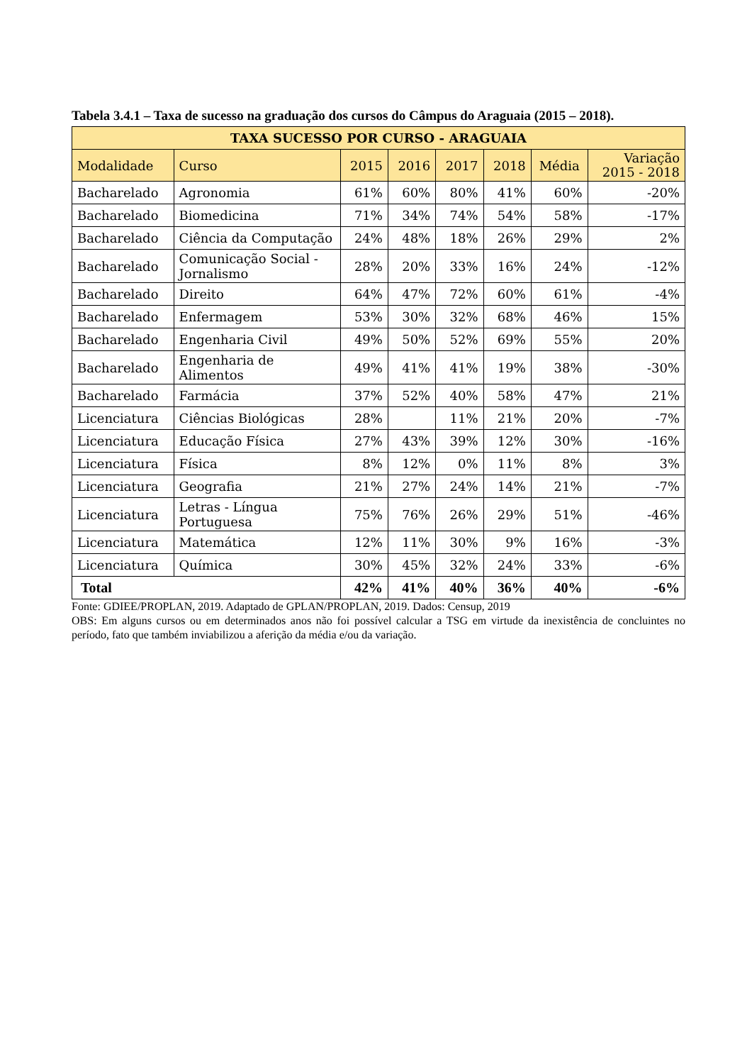Tabela 3.4.1 – Taxa de sucesso na graduação dos cursos do Câmpus do Araguaia (2015 – 2018).
| TAXA SUCESSO POR CURSO - ARAGUAIA | | | | | | | |
| --- | --- | --- | --- | --- | --- | --- | --- |
| Modalidade | Curso | 2015 | 2016 | 2017 | 2018 | Média | Variação 2015 - 2018 |
| Bacharelado | Agronomia | 61% | 60% | 80% | 41% | 60% | -20% |
| Bacharelado | Biomedicina | 71% | 34% | 74% | 54% | 58% | -17% |
| Bacharelado | Ciência da Computação | 24% | 48% | 18% | 26% | 29% | 2% |
| Bacharelado | Comunicação Social - Jornalismo | 28% | 20% | 33% | 16% | 24% | -12% |
| Bacharelado | Direito | 64% | 47% | 72% | 60% | 61% | -4% |
| Bacharelado | Enfermagem | 53% | 30% | 32% | 68% | 46% | 15% |
| Bacharelado | Engenharia Civil | 49% | 50% | 52% | 69% | 55% | 20% |
| Bacharelado | Engenharia de Alimentos | 49% | 41% | 41% | 19% | 38% | -30% |
| Bacharelado | Farmácia | 37% | 52% | 40% | 58% | 47% | 21% |
| Licenciatura | Ciências Biológicas | 28% | | 11% | 21% | 20% | -7% |
| Licenciatura | Educação Física | 27% | 43% | 39% | 12% | 30% | -16% |
| Licenciatura | Física | 8% | 12% | 0% | 11% | 8% | 3% |
| Licenciatura | Geografia | 21% | 27% | 24% | 14% | 21% | -7% |
| Licenciatura | Letras - Língua Portuguesa | 75% | 76% | 26% | 29% | 51% | -46% |
| Licenciatura | Matemática | 12% | 11% | 30% | 9% | 16% | -3% |
| Licenciatura | Química | 30% | 45% | 32% | 24% | 33% | -6% |
| Total | | 42% | 41% | 40% | 36% | 40% | -6% |
Fonte: GDIEE/PROPLAN, 2019. Adaptado de GPLAN/PROPLAN, 2019. Dados: Censup, 2019
OBS: Em alguns cursos ou em determinados anos não foi possível calcular a TSG em virtude da inexistência de concluintes no período, fato que também inviabilizou a aferição da média e/ou da variação.